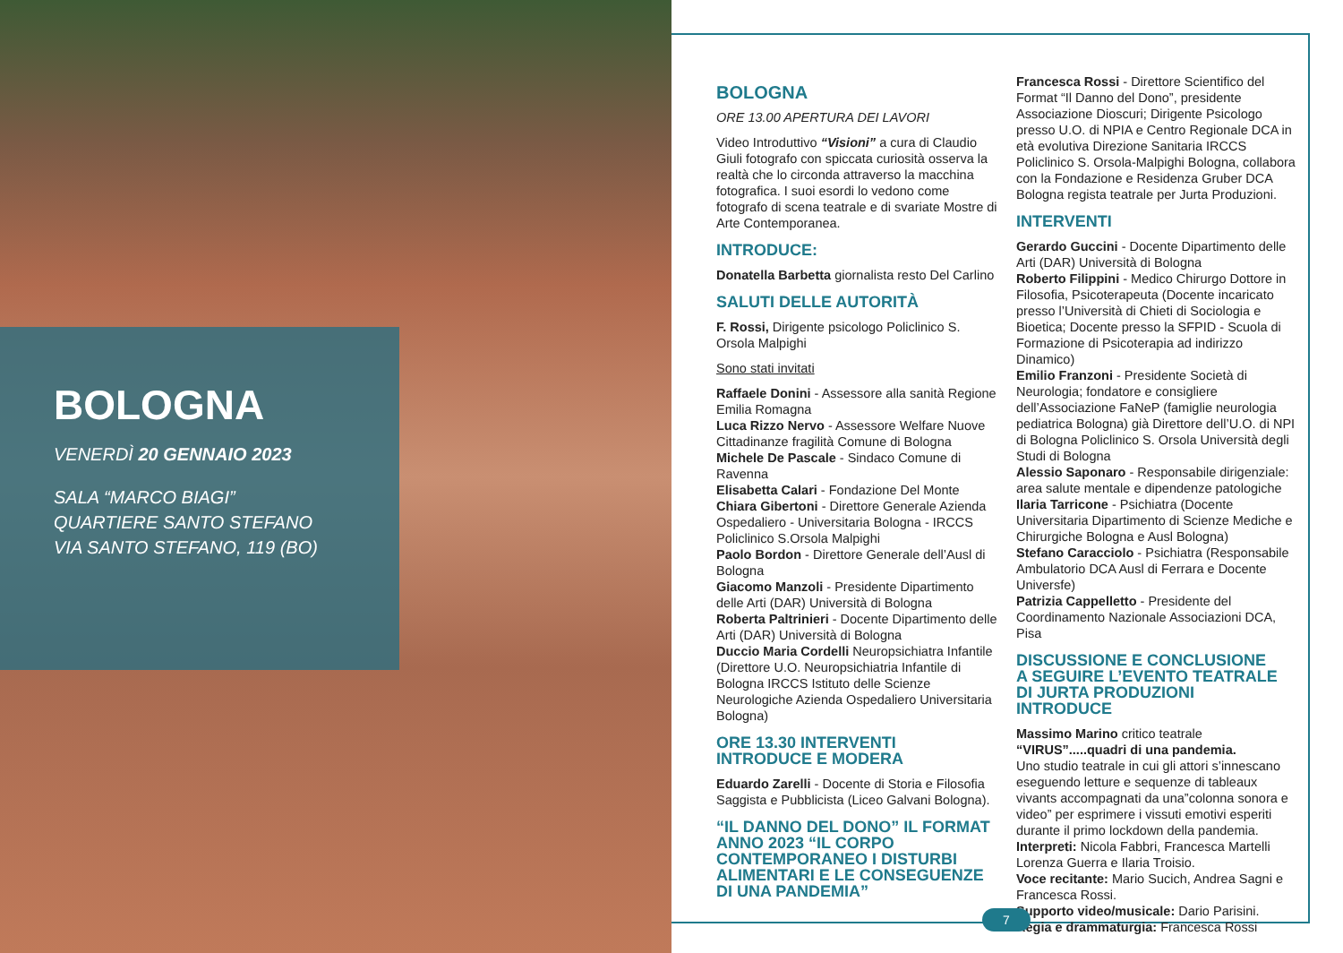BOLOGNA
VENERDÌ 20 GENNAIO 2023
SALA “MARCO BIAGI”
QUARTIERE SANTO STEFANO
VIA SANTO STEFANO, 119 (BO)
BOLOGNA
ORE 13.00 APERTURA DEI LAVORI
Video Introduttivo “Visioni” a cura di Claudio Giuli fotografo con spiccata curiosità osserva la realtà che lo circonda attraverso la macchina fotografica. I suoi esordi lo vedono come fotografo di scena teatrale e di svariate Mostre di Arte Contemporanea.
INTRODUCE:
Donatella Barbetta giornalista resto Del Carlino
SALUTI DELLE AUTORITÀ
F. Rossi, Dirigente psicologo Policlinico S. Orsola Malpighi
Sono stati invitati
Raffaele Donini - Assessore alla sanità Regione Emilia Romagna
Luca Rizzo Nervo - Assessore Welfare Nuove Cittadinanze fragilità Comune di Bologna
Michele De Pascale - Sindaco Comune di Ravenna
Elisabetta Calari - Fondazione Del Monte
Chiara Gibertoni - Direttore Generale Azienda Ospedaliero - Universitaria Bologna - IRCCS Policlinico S.Orsola Malpighi
Paolo Bordon - Direttore Generale dell’Ausl di Bologna
Giacomo Manzoli - Presidente Dipartimento delle Arti (DAR) Università di Bologna
Roberta Paltrinieri - Docente Dipartimento delle Arti (DAR) Università di Bologna
Duccio Maria Cordelli Neuropsichiatra Infantile (Direttore U.O. Neuropsichiatria Infantile di Bologna IRCCS Istituto delle Scienze Neurologiche Azienda Ospedaliero Universitaria Bologna)
ORE 13.30 INTERVENTI
INTRODUCE E MODERA
Eduardo Zarelli - Docente di Storia e Filosofia Saggista e Pubblicista (Liceo Galvani Bologna).
“IL DANNO DEL DONO” IL FORMAT ANNO 2023 “IL CORPO CONTEMPORANEO I DISTURBI ALIMENTARI E LE CONSEGUENZE DI UNA PANDEMIA”
Francesca Rossi - Direttore Scientifico del Format “Il Danno del Dono”, presidente Associazione Dioscuri; Dirigente Psicologo presso U.O. di NPIA e Centro Regionale DCA in età evolutiva Direzione Sanitaria IRCCS Policlinico S. Orsola-Malpighi Bologna, collabora con la Fondazione e Residenza Gruber DCA Bologna regista teatrale per Jurta Produzioni.
INTERVENTI
Gerardo Guccini - Docente Dipartimento delle Arti (DAR) Università di Bologna
Roberto Filippini - Medico Chirurgo Dottore in Filosofia, Psicoterapeuta (Docente incaricato presso l’Università di Chieti di Sociologia e Bioetica; Docente presso la SFPID - Scuola di Formazione di Psicoterapia ad indirizzo Dinamico)
Emilio Franzoni - Presidente Società di Neurologia; fondatore e consigliere dell’Associazione FaNeP (famiglie neurologia pediatrica Bologna) già Direttore dell’U.O. di NPI di Bologna Policlinico S. Orsola Università degli Studi di Bologna
Alessio Saponaro - Responsabile dirigenziale: area salute mentale e dipendenze patologiche
Ilaria Tarricone - Psichiatra (Docente Universitaria Dipartimento di Scienze Mediche e Chirurgiche Bologna e Ausl Bologna)
Stefano Caracciolo - Psichiatra (Responsabile Ambulatorio DCA Ausl di Ferrara e Docente Universfe)
Patrizia Cappelletto - Presidente del Coordinamento Nazionale Associazioni DCA, Pisa
DISCUSSIONE E CONCLUSIONE
A SEGUIRE L’EVENTO TEATRALE
DI JURTA PRODUZIONI
INTRODUCE
Massimo Marino critico teatrale
“VIRUS”.....quadri di una pandemia.
Uno studio teatrale in cui gli attori s’innescano eseguendo letture e sequenze di tableaux vivants accompagnati da una”colonna sonora e video” per esprimere i vissuti emotivi esperiti durante il primo lockdown della pandemia.
Interpreti: Nicola Fabbri, Francesca Martelli Lorenza Guerra e Ilaria Troisio.
Voce recitante: Mario Sucich, Andrea Sagni e Francesca Rossi.
Supporto video/musicale: Dario Parisini.
Regia e drammaturgia: Francesca Rossi
7